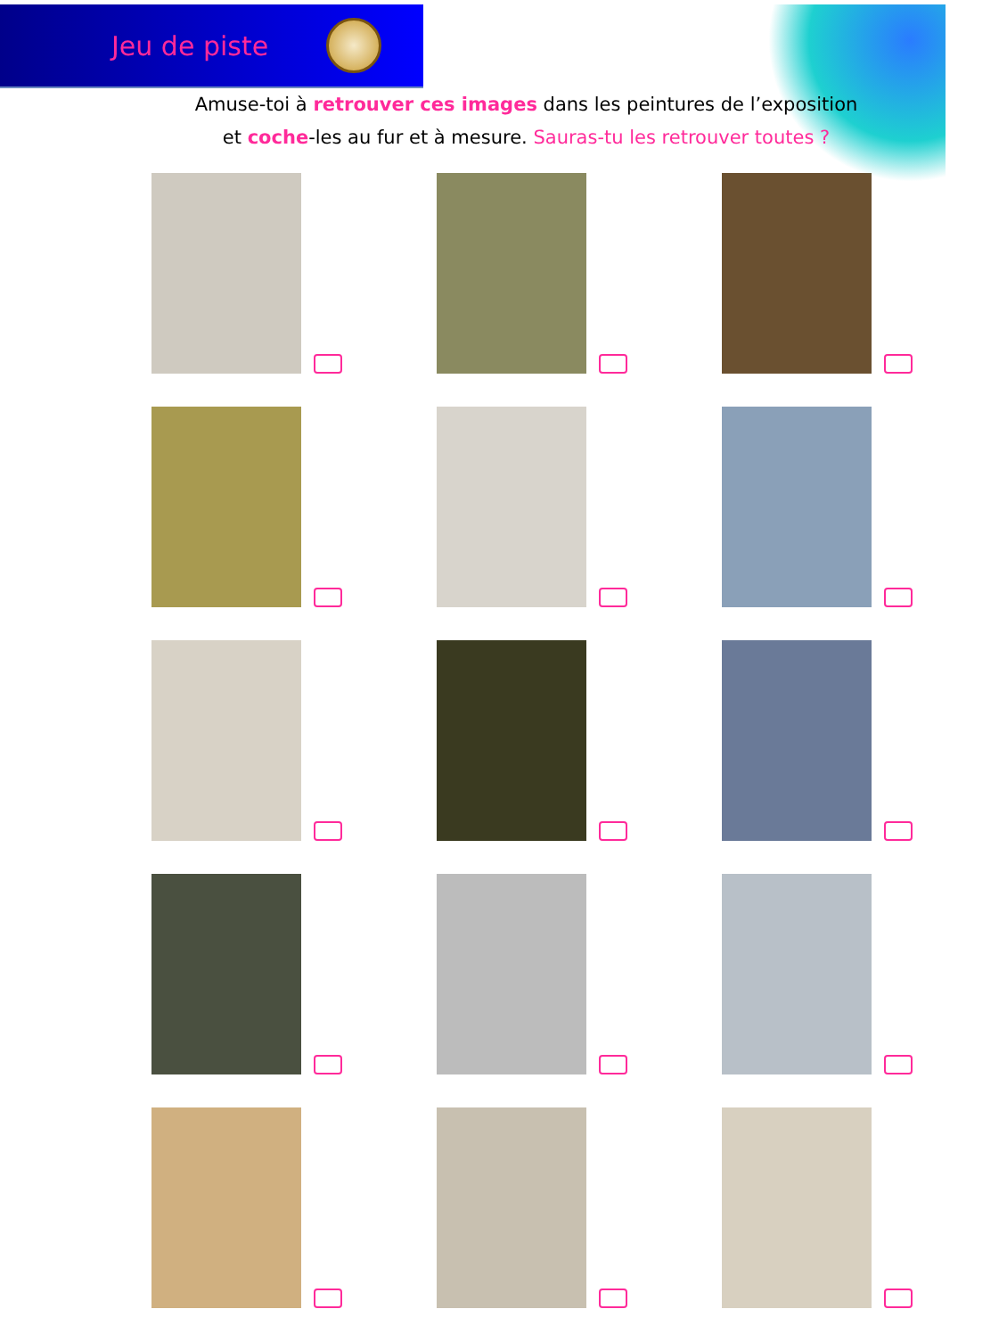Jeu de piste
Amuse-toi à retrouver ces images dans les peintures de l’exposition
et coche-les au fur et à mesure. Sauras-tu les retrouver toutes ?